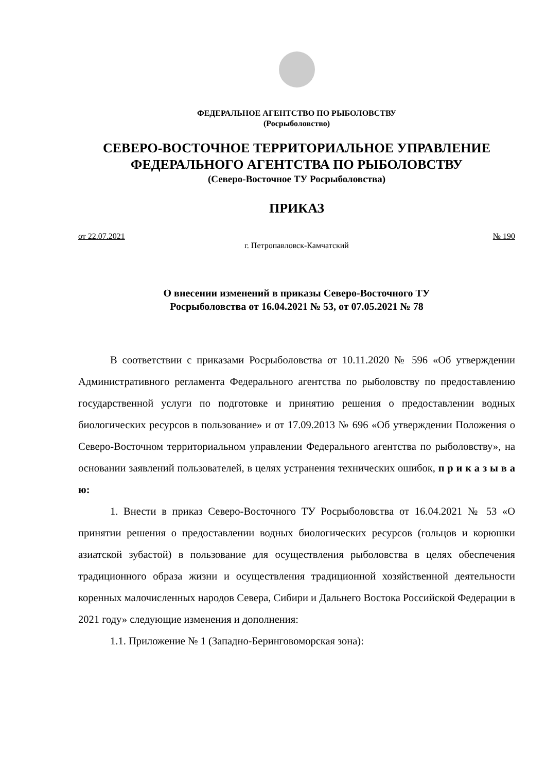ФЕДЕРАЛЬНОЕ АГЕНТСТВО ПО РЫБОЛОВСТВУ
(Росрыболовство)
СЕВЕРО-ВОСТОЧНОЕ ТЕРРИТОРИАЛЬНОЕ УПРАВЛЕНИЕ
ФЕДЕРАЛЬНОГО АГЕНТСТВА ПО РЫБОЛОВСТВУ
(Северо-Восточное ТУ Росрыболовства)
ПРИКАЗ
от 22.07.2021 № 190
г. Петропавловск-Камчатский
О внесении изменений в приказы Северо-Восточного ТУ
Росрыболовства от 16.04.2021 № 53, от 07.05.2021 № 78
В соответствии с приказами Росрыболовства от 10.11.2020 № 596 «Об утверждении Административного регламента Федерального агентства по рыболовству по предоставлению государственной услуги по подготовке и принятию решения о предоставлении водных биологических ресурсов в пользование» и от 17.09.2013 № 696 «Об утверждении Положения о Северо-Восточном территориальном управлении Федерального агентства по рыболовству», на основании заявлений пользователей, в целях устранения технических ошибок, п р и к а з ы в а ю:
1. Внести в приказ Северо-Восточного ТУ Росрыболовства от 16.04.2021 № 53 «О принятии решения о предоставлении водных биологических ресурсов (гольцов и корюшки азиатской зубастой) в пользование для осуществления рыболовства в целях обеспечения традиционного образа жизни и осуществления традиционной хозяйственной деятельности коренных малочисленных народов Севера, Сибири и Дальнего Востока Российской Федерации в 2021 году» следующие изменения и дополнения:
1.1. Приложение № 1 (Западно-Беринговоморская зона):